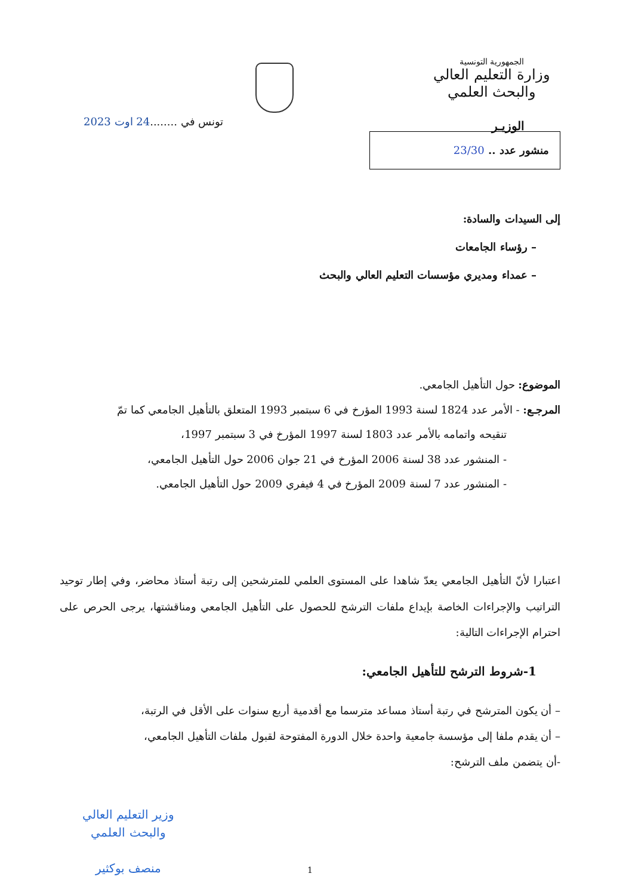الجمهورية التونسية
وزارة التعليم العالي
والبحث العلمي
الوزيـر
تونس في ........24 اوت 2023
منشور عدد .. 23/30
إلى السيدات والسادة:
– رؤساء الجامعات
– عمداء ومديري مؤسسات التعليم العالي والبحث
الموضوع: حول التأهيل الجامعي.
المرجـع: - الأمر عدد 1824 لسنة 1993 المؤرخ في 6 سبتمبر 1993 المتعلق بالتأهيل الجامعي كما تمّ
تنقيحه واتمامه بالأمر عدد 1803 لسنة 1997 المؤرخ في 3 سبتمبر 1997،
- المنشور عدد 38 لسنة 2006 المؤرخ في 21 جوان 2006 حول التأهيل الجامعي،
- المنشور عدد 7 لسنة 2009 المؤرخ في 4 فيفري 2009 حول التأهيل الجامعي.
اعتبارا لأنّ التأهيل الجامعي يعدّ شاهدا على المستوى العلمي للمترشحين إلى رتبة أستاذ محاضر، وفي إطار توحيد التراتيب والإجراءات الخاصة بإيداع ملفات الترشح للحصول على التأهيل الجامعي ومناقشتها، يرجى الحرص على احترام الإجراءات التالية:
1-شروط الترشح للتأهيل الجامعي:
– أن يكون المترشح في رتبة أستاذ مساعد مترسما مع أقدمية أربع سنوات على الأقل في الرتبة،
– أن يقدم ملفا إلى مؤسسة جامعية واحدة خلال الدورة المفتوحة لقبول ملفات التأهيل الجامعي،
-أن يتضمن ملف الترشح:
وزير التعليم العالي
والبحث العلمي
منصف بوكثير
1